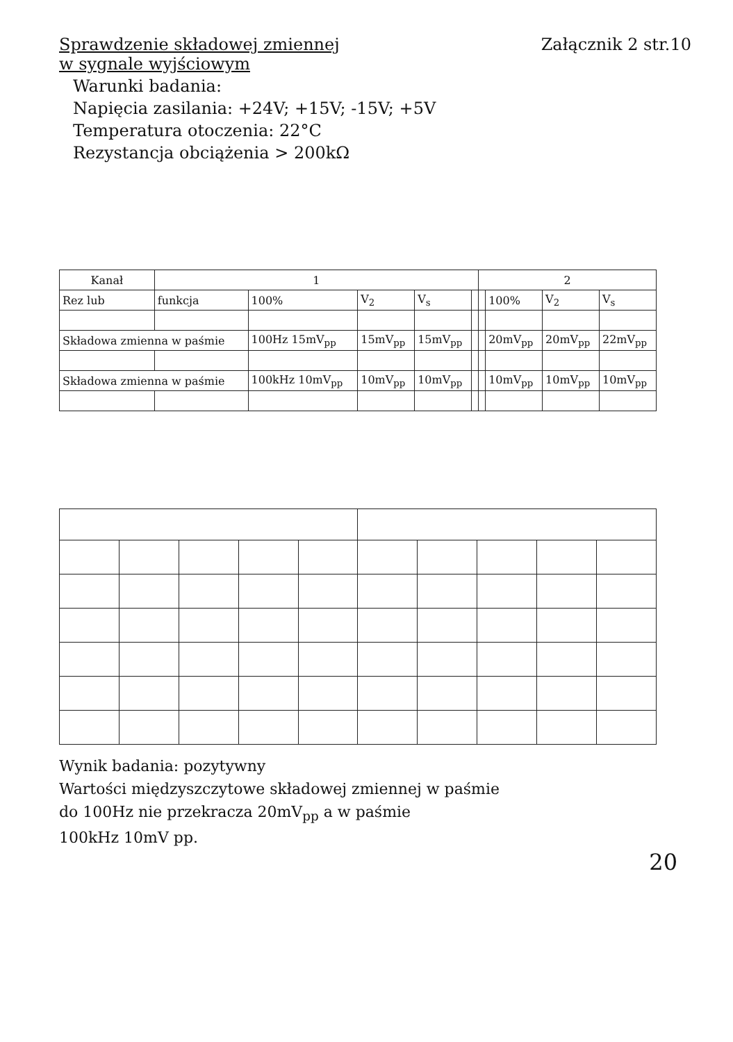Sprawdzenie składowej zmiennej
w sygnale wyjściowym
Załącznik 2 str.10
Warunki badania:
Napięcia zasilania: +24V; +15V; -15V; +5V
Temperatura otoczenia: 22°C
Rezystancja obciążenia > 200kΩ
| Kanał | 1 | | | | | 2 | | | |
| --- | --- | --- | --- | --- | --- | --- | --- | --- | --- |
| Rez lub | funkcja | 100% | V<sub>2</sub> | V<sub>s</sub> | | | 100% | V<sub>2</sub> | V<sub>s</sub> |
| Składowa zmienna w paśmie | | 100Hz 15mV<sub>pp</sub> | 15mV<sub>pp</sub> | 15mV<sub>pp</sub> | | | 20mV<sub>pp</sub> | 20mV<sub>pp</sub> | 22mV<sub>pp</sub> |
| Składowa zmienna w paśmie | | 100kHz 10mV<sub>pp</sub> | 10mV<sub>pp</sub> | 10mV<sub>pp</sub> | | | 10mV<sub>pp</sub> | 10mV<sub>pp</sub> | 10mV<sub>pp</sub> |
Wynik badania: pozytywny
Wartości międzyszczytowe składowej zmiennej w paśmie
do 100Hz nie przekracza 20mV<sub>pp</sub> a w paśmie
100kHz 10mV pp.
20